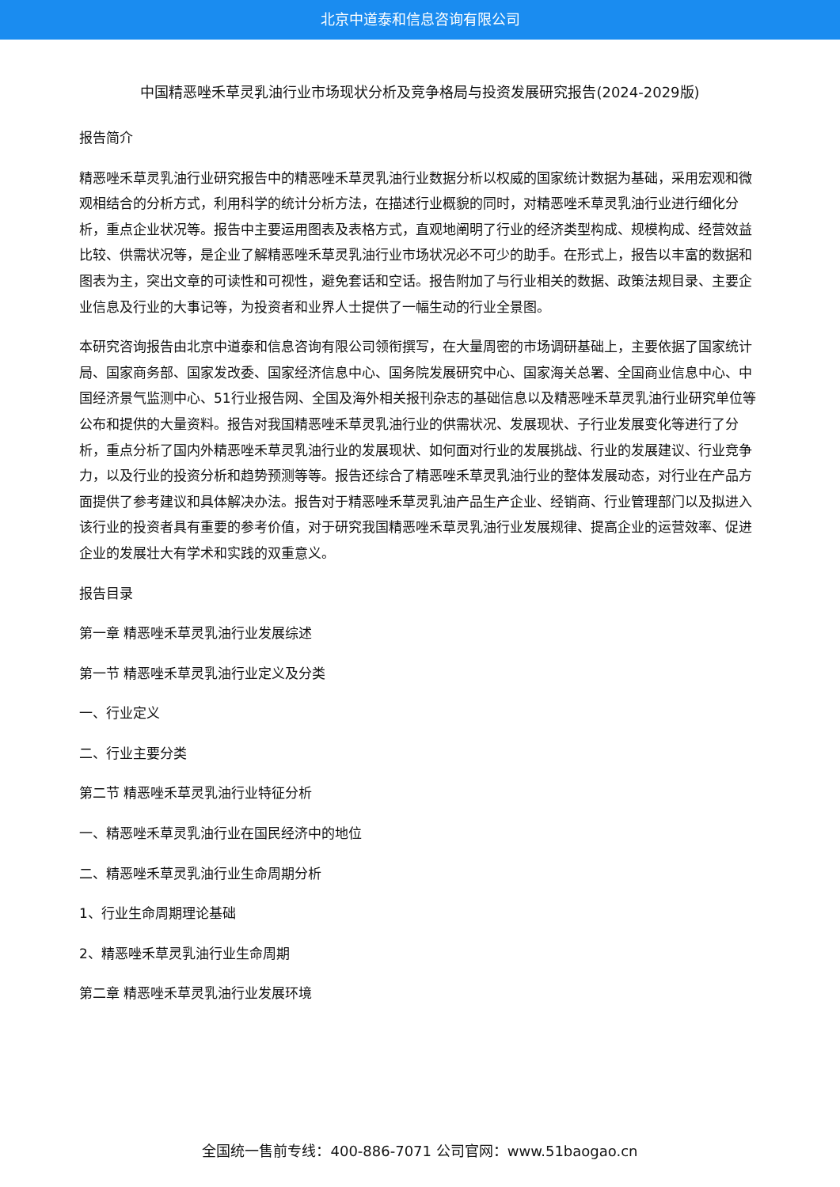北京中道泰和信息咨询有限公司
中国精恶唑禾草灵乳油行业市场现状分析及竞争格局与投资发展研究报告(2024-2029版)
报告简介
精恶唑禾草灵乳油行业研究报告中的精恶唑禾草灵乳油行业数据分析以权威的国家统计数据为基础，采用宏观和微观相结合的分析方式，利用科学的统计分析方法，在描述行业概貌的同时，对精恶唑禾草灵乳油行业进行细化分析，重点企业状况等。报告中主要运用图表及表格方式，直观地阐明了行业的经济类型构成、规模构成、经营效益比较、供需状况等，是企业了解精恶唑禾草灵乳油行业市场状况必不可少的助手。在形式上，报告以丰富的数据和图表为主，突出文章的可读性和可视性，避免套话和空话。报告附加了与行业相关的数据、政策法规目录、主要企业信息及行业的大事记等，为投资者和业界人士提供了一幅生动的行业全景图。
本研究咨询报告由北京中道泰和信息咨询有限公司领衔撰写，在大量周密的市场调研基础上，主要依据了国家统计局、国家商务部、国家发改委、国家经济信息中心、国务院发展研究中心、国家海关总署、全国商业信息中心、中国经济景气监测中心、51行业报告网、全国及海外相关报刊杂志的基础信息以及精恶唑禾草灵乳油行业研究单位等公布和提供的大量资料。报告对我国精恶唑禾草灵乳油行业的供需状况、发展现状、子行业发展变化等进行了分析，重点分析了国内外精恶唑禾草灵乳油行业的发展现状、如何面对行业的发展挑战、行业的发展建议、行业竞争力，以及行业的投资分析和趋势预测等等。报告还综合了精恶唑禾草灵乳油行业的整体发展动态，对行业在产品方面提供了参考建议和具体解决办法。报告对于精恶唑禾草灵乳油产品生产企业、经销商、行业管理部门以及拟进入该行业的投资者具有重要的参考价值，对于研究我国精恶唑禾草灵乳油行业发展规律、提高企业的运营效率、促进企业的发展壮大有学术和实践的双重意义。
报告目录
第一章 精恶唑禾草灵乳油行业发展综述
第一节 精恶唑禾草灵乳油行业定义及分类
一、行业定义
二、行业主要分类
第二节 精恶唑禾草灵乳油行业特征分析
一、精恶唑禾草灵乳油行业在国民经济中的地位
二、精恶唑禾草灵乳油行业生命周期分析
1、行业生命周期理论基础
2、精恶唑禾草灵乳油行业生命周期
第二章 精恶唑禾草灵乳油行业发展环境
全国统一售前专线：400-886-7071 公司官网：www.51baogao.cn